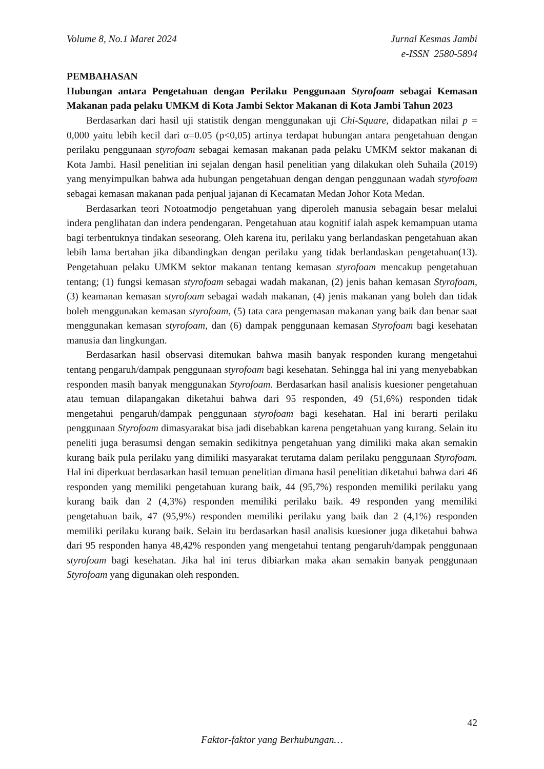Volume 8, No.1 Maret 2024 Jurnal Kesmas Jambi
e-ISSN 2580-5894
PEMBAHASAN
Hubungan antara Pengetahuan dengan Perilaku Penggunaan Styrofoam sebagai Kemasan Makanan pada pelaku UMKM di Kota Jambi Sektor Makanan di Kota Jambi Tahun 2023
Berdasarkan dari hasil uji statistik dengan menggunakan uji Chi-Square, didapatkan nilai p = 0,000 yaitu lebih kecil dari α=0.05 (p<0,05) artinya terdapat hubungan antara pengetahuan dengan perilaku penggunaan styrofoam sebagai kemasan makanan pada pelaku UMKM sektor makanan di Kota Jambi. Hasil penelitian ini sejalan dengan hasil penelitian yang dilakukan oleh Suhaila (2019) yang menyimpulkan bahwa ada hubungan pengetahuan dengan dengan penggunaan wadah styrofoam sebagai kemasan makanan pada penjual jajanan di Kecamatan Medan Johor Kota Medan.
Berdasarkan teori Notoatmodjo pengetahuan yang diperoleh manusia sebagain besar melalui indera penglihatan dan indera pendengaran. Pengetahuan atau kognitif ialah aspek kemampuan utama bagi terbentuknya tindakan seseorang. Oleh karena itu, perilaku yang berlandaskan pengetahuan akan lebih lama bertahan jika dibandingkan dengan perilaku yang tidak berlandaskan pengetahuan(13). Pengetahuan pelaku UMKM sektor makanan tentang kemasan styrofoam mencakup pengetahuan tentang; (1) fungsi kemasan styrofoam sebagai wadah makanan, (2) jenis bahan kemasan Styrofoam, (3) keamanan kemasan styrofoam sebagai wadah makanan, (4) jenis makanan yang boleh dan tidak boleh menggunakan kemasan styrofoam, (5) tata cara pengemasan makanan yang baik dan benar saat menggunakan kemasan styrofoam, dan (6) dampak penggunaan kemasan Styrofoam bagi kesehatan manusia dan lingkungan.
Berdasarkan hasil observasi ditemukan bahwa masih banyak responden kurang mengetahui tentang pengaruh/dampak penggunaan styrofoam bagi kesehatan. Sehingga hal ini yang menyebabkan responden masih banyak menggunakan Styrofoam. Berdasarkan hasil analisis kuesioner pengetahuan atau temuan dilapangakan diketahui bahwa dari 95 responden, 49 (51,6%) responden tidak mengetahui pengaruh/dampak penggunaan styrofoam bagi kesehatan. Hal ini berarti perilaku penggunaan Styrofoam dimasyarakat bisa jadi disebabkan karena pengetahuan yang kurang. Selain itu peneliti juga berasumsi dengan semakin sedikitnya pengetahuan yang dimiliki maka akan semakin kurang baik pula perilaku yang dimiliki masyarakat terutama dalam perilaku penggunaan Styrofoam. Hal ini diperkuat berdasarkan hasil temuan penelitian dimana hasil penelitian diketahui bahwa dari 46 responden yang memiliki pengetahuan kurang baik, 44 (95,7%) responden memiliki perilaku yang kurang baik dan 2 (4,3%) responden memiliki perilaku baik. 49 responden yang memiliki pengetahuan baik, 47 (95,9%) responden memiliki perilaku yang baik dan 2 (4,1%) responden memiliki perilaku kurang baik. Selain itu berdasarkan hasil analisis kuesioner juga diketahui bahwa dari 95 responden hanya 48,42% responden yang mengetahui tentang pengaruh/dampak penggunaan styrofoam bagi kesehatan. Jika hal ini terus dibiarkan maka akan semakin banyak penggunaan Styrofoam yang digunakan oleh responden.
42
Faktor-faktor yang Berhubungan…